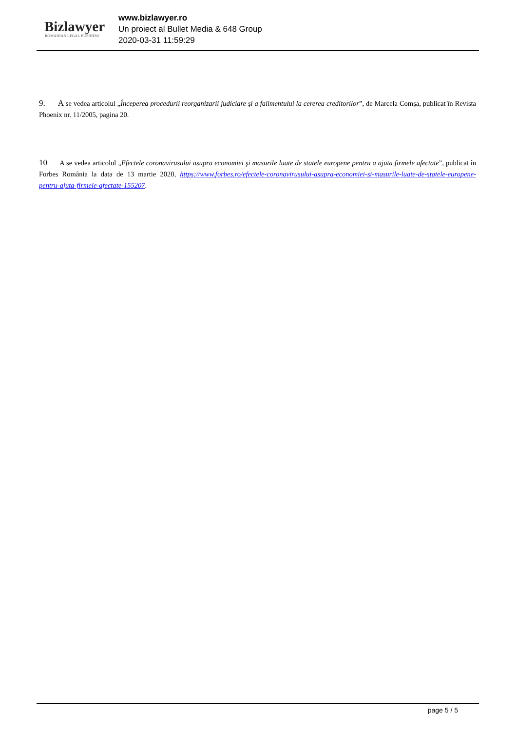Bizlawyer
ROMANIAN LEGAL BUSINESS
www.bizlawyer.ro
Un proiect al Bullet Media & 648 Group
2020-03-31 11:59:29
9. A se vedea articolul „Începerea procedurii reorganizarii judiciare şi a falimentului la cererea creditorilor”, de Marcela Comşa, publicat în Revista Phoenix nr. 11/2005, pagina 20.
10 A se vedea articolul „Efectele coronavirusului asupra economiei şi masurile luate de statele europene pentru a ajuta firmele afectate”, publicat în Forbes România la data de 13 martie 2020, https://www.forbes.ro/efectele-coronavirusului-asupra-economiei-si-masurile-luate-de-statele-europene-pentru-ajuta-firmele-afectate-155207.
page 5 / 5